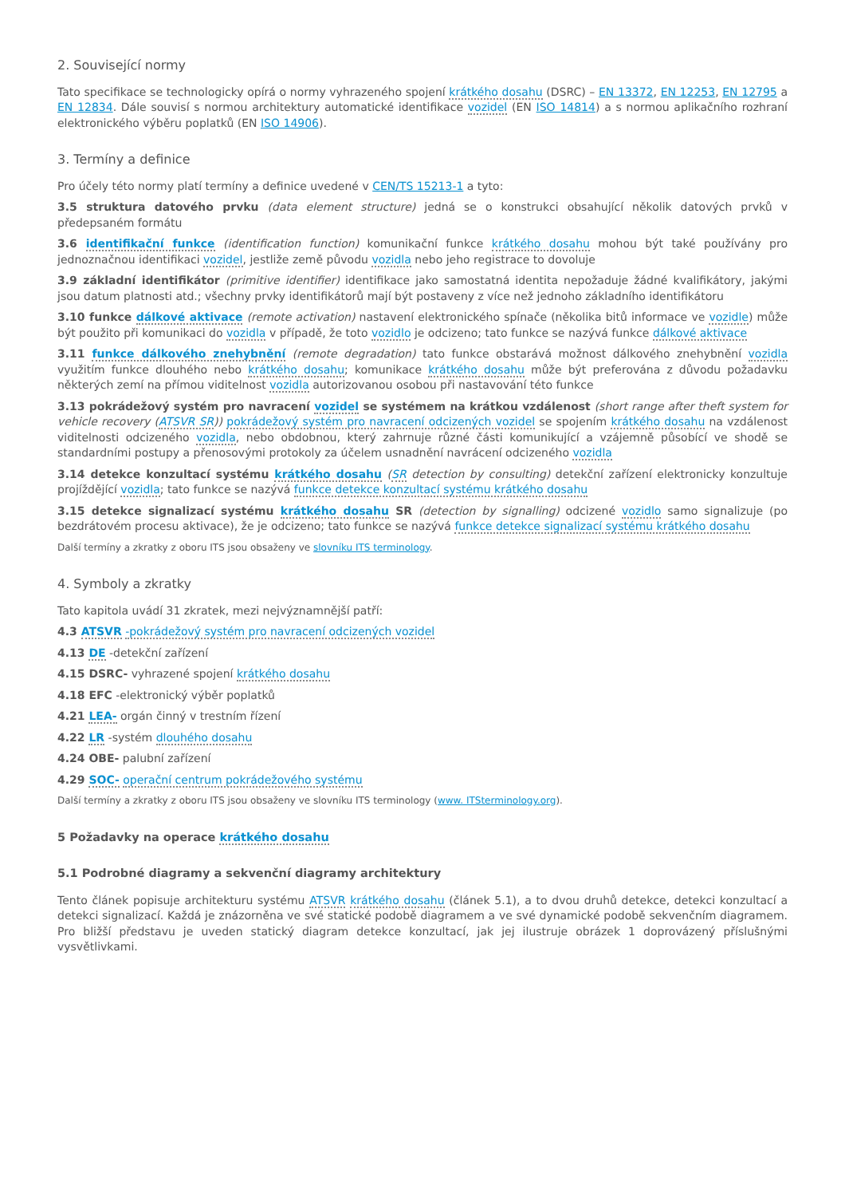2. Související normy
Tato specifikace se technologicky opírá o normy vyhrazeného spojení krátkého dosahu (DSRC) – EN 13372, EN 12253, EN 12795 a EN 12834. Dále souvisí s normou architektury automatické identifikace vozidel (EN ISO 14814) a s normou aplikačního rozhraní elektronického výběru poplatků (EN ISO 14906).
3. Termíny a definice
Pro účely této normy platí termíny a definice uvedené v CEN/TS 15213-1 a tyto:
3.5 struktura datového prvku (data element structure) jedná se o konstrukci obsahující několik datových prvků v předepsaném formátu
3.6 identifikační funkce (identification function) komunikační funkce krátkého dosahu mohou být také používány pro jednoznačnou identifikaci vozidel, jestliže země původu vozidla nebo jeho registrace to dovoluje
3.9 základní identifikátor (primitive identifier) identifikace jako samostatná identita nepožaduje žádné kvalifikátory, jakými jsou datum platnosti atd.; všechny prvky identifikátorů mají být postaveny z více než jednoho základního identifikátoru
3.10 funkce dálkové aktivace (remote activation) nastavení elektronického spínače (několika bitů informace ve vozidle) může být použito při komunikaci do vozidla v případě, že toto vozidlo je odcizeno; tato funkce se nazývá funkce dálkové aktivace
3.11 funkce dálkového znehybnění (remote degradation) tato funkce obstarává možnost dálkového znehybnění vozidla využitím funkce dlouhého nebo krátkého dosahu; komunikace krátkého dosahu může být preferována z důvodu požadavku některých zemí na přímou viditelnost vozidla autorizovanou osobou při nastavování této funkce
3.13 pokrádežový systém pro navracení vozidel se systémem na krátkou vzdálenost (short range after theft system for vehicle recovery (ATSVR SR)) pokrádežový systém pro navracení odcizených vozidel se spojením krátkého dosahu na vzdálenost viditelnosti odcizeného vozidla, nebo obdobnou, který zahrnuje různé části komunikující a vzájemně působící ve shodě se standardními postupy a přenosovými protokoly za účelem usnadnění navrácení odcizeného vozidla
3.14 detekce konzultací systému krátkého dosahu (SR detection by consulting) detekční zařízení elektronicky konzultuje projíždějící vozidla; tato funkce se nazývá funkce detekce konzultací systému krátkého dosahu
3.15 detekce signalizací systému krátkého dosahu SR (detection by signalling) odcizené vozidlo samo signalizuje (po bezdrátovém procesu aktivace), že je odcizeno; tato funkce se nazývá funkce detekce signalizací systému krátkého dosahu
Další termíny a zkratky z oboru ITS jsou obsaženy ve slovníku ITS terminology.
4. Symboly a zkratky
Tato kapitola uvádí 31 zkratek, mezi nejvýznamnější patří:
4.3 ATSVR -pokrádežový systém pro navracení odcizených vozidel
4.13 DE -detekční zařízení
4.15 DSRC- vyhrazené spojení krátkého dosahu
4.18 EFC -elektronický výběr poplatků
4.21 LEA- orgán činný v trestním řízení
4.22 LR -systém dlouhého dosahu
4.24 OBE- palubní zařízení
4.29 SOC- operační centrum pokrádežového systému
Další termíny a zkratky z oboru ITS jsou obsaženy ve slovníku ITS terminology (www. ITSterminology.org).
5 Požadavky na operace krátkého dosahu
5.1 Podrobné diagramy a sekvenční diagramy architektury
Tento článek popisuje architekturu systému ATSVR krátkého dosahu (článek 5.1), a to dvou druhů detekce, detekci konzultací a detekci signalizací. Každá je znázorněna ve své statické podobě diagramem a ve své dynamické podobě sekvenčním diagramem. Pro bližší představu je uveden statický diagram detekce konzultací, jak jej ilustruje obrázek 1 doprovázený příslušnými vysvětlivkami.